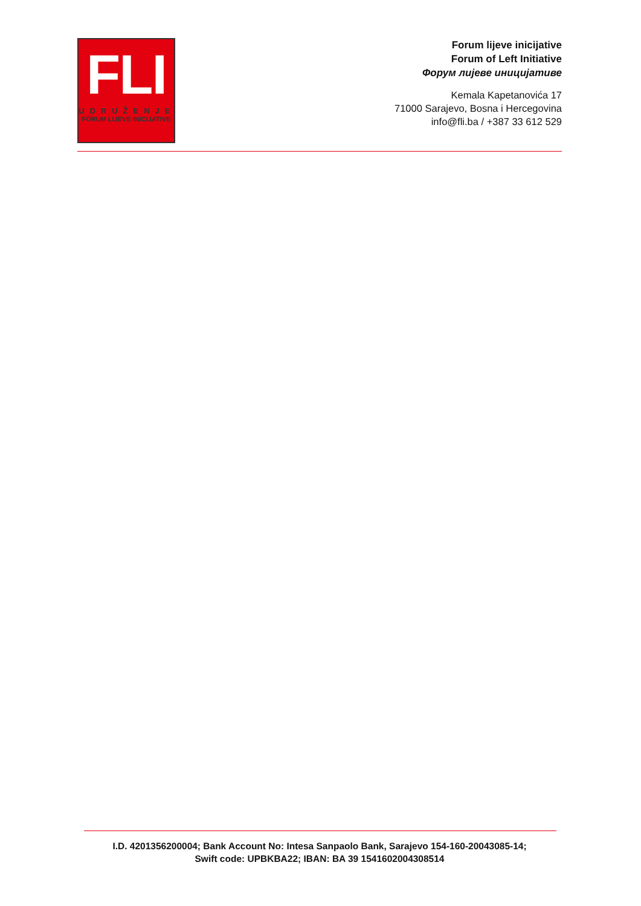FLI
UDRUŽENJE
FORUM LIJEVE INICIJATIVE
Forum lijeve inicijative
Forum of Left Initiative
Форум лијеве иницијативе
Kemala Kapetanovića 17
71000 Sarajevo, Bosna i Hercegovina
info@fli.ba / +387 33 612 529
I.D. 4201356200004; Bank Account No: Intesa Sanpaolo Bank, Sarajevo 154-160-20043085-14;
Swift code: UPBKBA22; IBAN: BA 39 1541602004308514